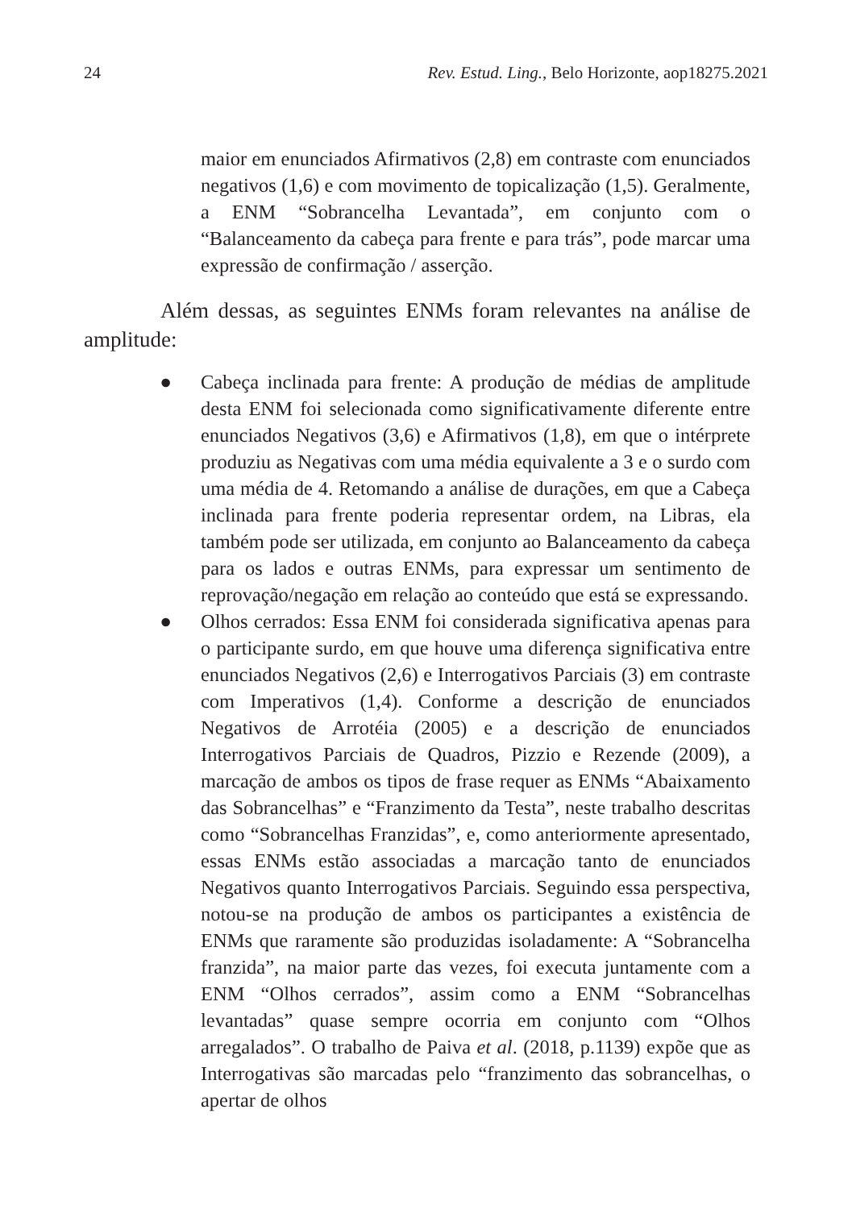24 Rev. Estud. Ling., Belo Horizonte, aop18275.2021
maior em enunciados Afirmativos (2,8) em contraste com enunciados negativos (1,6) e com movimento de topicalização (1,5). Geralmente, a ENM “Sobrancelha Levantada”, em conjunto com o “Balanceamento da cabeça para frente e para trás”, pode marcar uma expressão de confirmação / asserção.
Além dessas, as seguintes ENMs foram relevantes na análise de amplitude:
● Cabeça inclinada para frente: A produção de médias de amplitude desta ENM foi selecionada como significativamente diferente entre enunciados Negativos (3,6) e Afirmativos (1,8), em que o intérprete produziu as Negativas com uma média equivalente a 3 e o surdo com uma média de 4. Retomando a análise de durações, em que a Cabeça inclinada para frente poderia representar ordem, na Libras, ela também pode ser utilizada, em conjunto ao Balanceamento da cabeça para os lados e outras ENMs, para expressar um sentimento de reprovação/negação em relação ao conteúdo que está se expressando.
● Olhos cerrados: Essa ENM foi considerada significativa apenas para o participante surdo, em que houve uma diferença significativa entre enunciados Negativos (2,6) e Interrogativos Parciais (3) em contraste com Imperativos (1,4). Conforme a descrição de enunciados Negativos de Arrotéia (2005) e a descrição de enunciados Interrogativos Parciais de Quadros, Pizzio e Rezende (2009), a marcação de ambos os tipos de frase requer as ENMs “Abaixamento das Sobrancelhas” e “Franzimento da Testa”, neste trabalho descritas como “Sobrancelhas Franzidas”, e, como anteriormente apresentado, essas ENMs estão associadas a marcação tanto de enunciados Negativos quanto Interrogativos Parciais. Seguindo essa perspectiva, notou-se na produção de ambos os participantes a existência de ENMs que raramente são produzidas isoladamente: A “Sobrancelha franzida”, na maior parte das vezes, foi executa juntamente com a ENM “Olhos cerrados”, assim como a ENM “Sobrancelhas levantadas” quase sempre ocorria em conjunto com “Olhos arregalados”. O trabalho de Paiva et al. (2018, p.1139) expõe que as Interrogativas são marcadas pelo “franzimento das sobrancelhas, o apertar de olhos